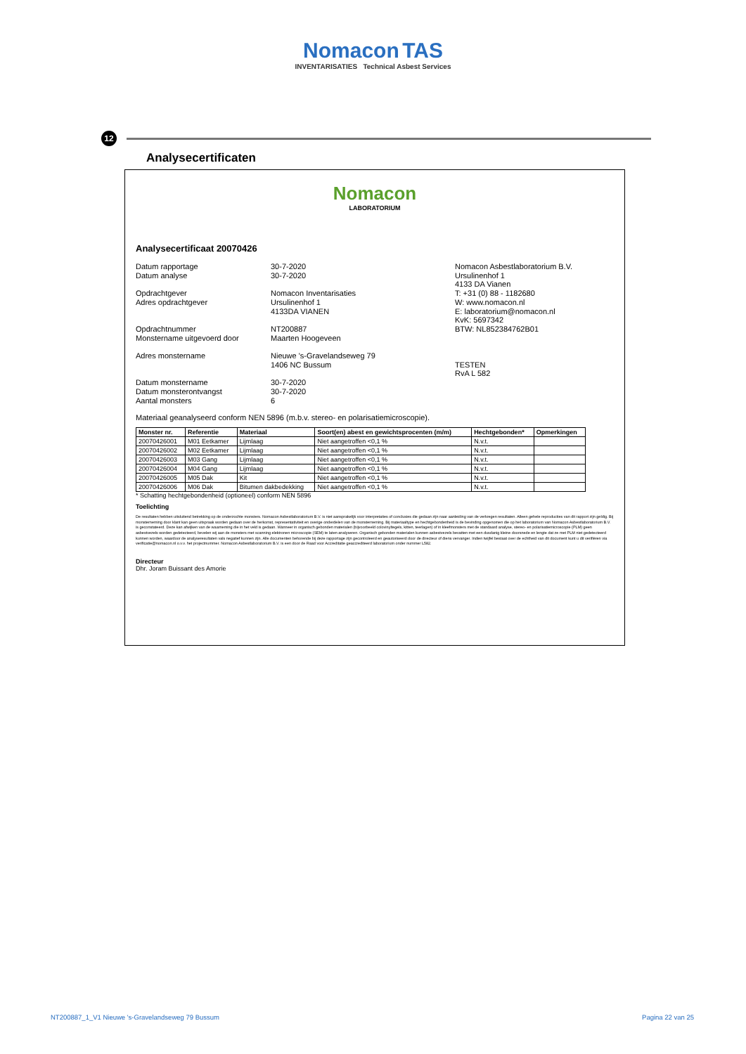Nomacon TAS
INVENTARISATIES Technical Asbest Services
Analysecertificaten
12
Nomacon
LABORATORIUM
Analysecertificaat 20070426
Datum rapportage
Datum analyse
Opdrachtgever
Adres opdrachtgever
Opdrachtnummer
Monstername uitgevoerd door
Adres monstername
Datum monstername
Datum monsterontvangst
Aantal monsters
30-7-2020
30-7-2020
Nomacon Inventarisaties
Ursulinenhof 1
4133DA VIANEN
NT200887
Maarten Hoogeveen
Nieuwe 's-Gravelandseweg 79
1406 NC Bussum
30-7-2020
30-7-2020
6
Nomacon Asbestlaboratorium B.V.
Ursulinenhof 1
4133 DA Vianen
T: +31 (0) 88 - 1182680
W: www.nomacon.nl
E: laboratorium@nomacon.nl
KvK: 5697342
BTW: NL852384762B01
TESTEN
RvA L 582
Materiaal geanalyseerd conform NEN 5896 (m.b.v. stereo- en polarisatiemicroscopie).
| Monster nr. | Referentie | Materiaal | Soort(en) abest en gewichtsprocenten (m/m) | Hechtgebonden* | Opmerkingen |
| --- | --- | --- | --- | --- | --- |
| 20070426001 | M01 Eetkamer | Lijmlaag | Niet aangetroffen <0,1 % | N.v.t. | |
| 20070426002 | M02 Eetkamer | Lijmlaag | Niet aangetroffen <0,1 % | N.v.t. | |
| 20070426003 | M03 Gang | Lijmlaag | Niet aangetroffen <0,1 % | N.v.t. | |
| 20070426004 | M04 Gang | Lijmlaag | Niet aangetroffen <0,1 % | N.v.t. | |
| 20070426005 | M05 Dak | Kit | Niet aangetroffen <0,1 % | N.v.t. | |
| 20070426006 | M06 Dak | Bitumen dakbedekking | Niet aangetroffen <0,1 % | N.v.t. | |
* Schatting hechtgebondenheid (optioneel) conform NEN 5896
Toelichting
De resultaten hebben uitsluitend betrekking op de onderzochte monsters. Nomacon Asbestlaboratorium B.V. is niet aansprakelijk voor interpretaties of conclusies die gedaan zijn naar aanleiding van de verkregen resultaten. Alleen gehele reproducties van dit rapport zijn geldig. Bij monsterneming door klant kan geen uitspraak worden gedaan over de herkomst, representativiteit en overige onderdelen van de monsterneming. Bij materiaaltype en hechtgebondenheid is de bevinding opgenomen die op het laboratorium van Nomacon Asbestlaboratorium B.V. is geconstateerd. Deze kan afwijken van de waarneming die in het veld is gedaan. Wanneer in organisch gebonden materialen (bijvoorbeeld colovinyltegels, kitten, teerlagen) of in kleefmonsters met de standaard analyse, stereo- en polarisatiemicroscopie (PLM) geen asbestvezels worden gedetecteerd, bevelen wij aan de monsters met scanning elektronen microscopie (SEM) te laten analyseren. Organisch gebonden materialen kunnen asbestvezels bevatten met een dusdanig kleine doorsnede en lengte dat ze met PLM niet gedetecteerd kunnen worden, waardoor de analyseresultaten vals negatief kunnen zijn. Alle documenten behorende bij deze rapportage zijn gecontroleerd en geautoriseerd door de directeur of diens vervanger. Indien twijfel bestaat over de echtheid van dit document kunt u dit verifiëren via verificatie@nomacon.nl o.v.v. het projectnummer. Nomacon Asbestlaboratorium B.V. is een door de Raad voor Accreditatie geaccrediteerd laboratorium onder nummer L582.
Directeur
Dhr. Joram Buissant des Amorie
NT200887_1_V1 Nieuwe 's-Gravelandseweg 79 Bussum
Pagina 22 van 25